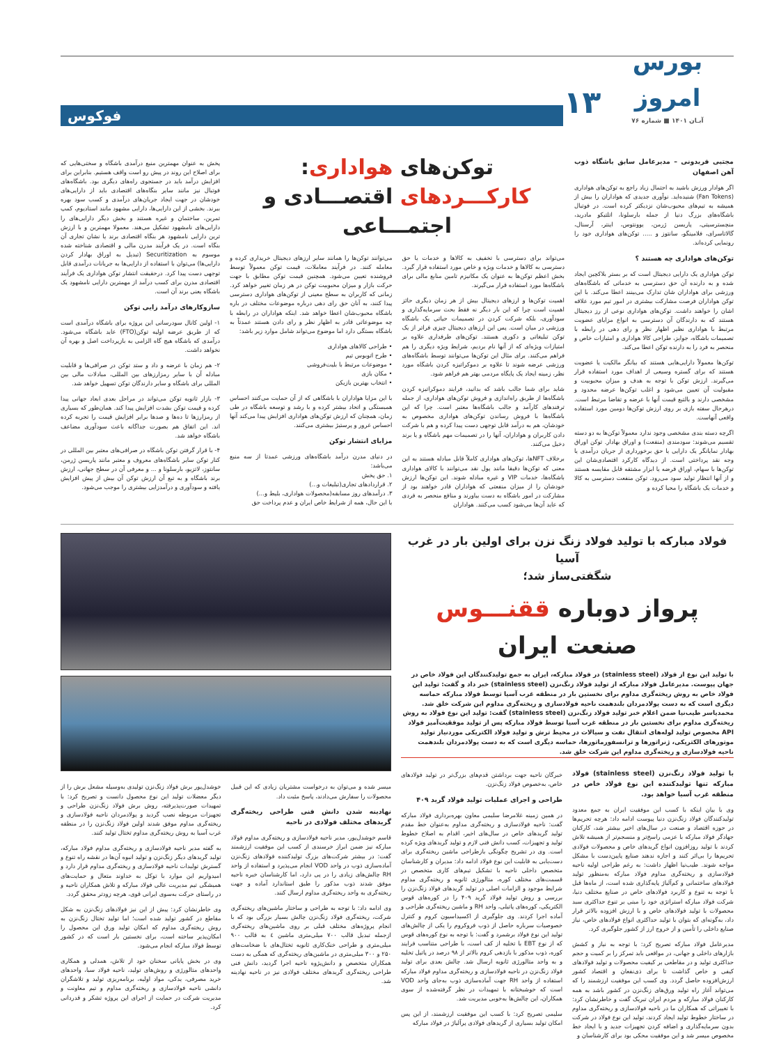بورس امروز
آبـان ۱۴۰۱ ■ شماره ۷۶
۱۳
فوکوس
مجتبی فریدونی – مدیرعامل سابق باشگاه ذوب آهن اصفهان
اگر هوادار ورزش باشید به احتمال زیاد راجع به توکن‌های هواداری (Fan Tokens) شنیده‌اید. نوآوری جدیدی که هواداران را بیش از همیشه به تیم‌های محبوب‌شان نزدیکتر کرده است. در فوتبال باشگاه‌های بزرگ دنیا از جمله بارسلونا، اتلتیکو مادرید، منچسترسیتی، پاریسن ژرمن، یوونتوس، اینتر، آرسنال، گالاتاسرای، فلامینگو، سانتوز و ..... توکن‌های هواداری خود را رونمایی کرده‌اند.
توکن‌های هواداری چه هستند ؟
توکن هواداری یک دارایی دیجیتال است که بر بستر بلاکچین ایجاد شده و به دارنده آن حق دسترسی به خدماتی که باشگاه‌های ورزشی برای هواداران شان تدارک می‌بینند اعطا می‌کند. با این توکن هواداران فرصت مشارکت بیشتری در امور تیم مورد علاقه اشان را خواهند داشت. توکن‌های هواداری نوعی از رز دیجیتال هستند که به دارندگان آن دسترسی به انواع مزایای عضویت مرتبط با هواداری نظیر اظهار نظر و رای دهی در رابطه با تصمیمات باشگاه، جوایز، طراحی کالا هواداری و امتیازات خاص و منحصر به فرد را به دارنده توکن اعطا می‌کند.
توکن‌ها معمولاً دارایی‌هایی هستند که بیانگر مالکیت یا عضویت هستند که برای گستره وسیعی از اهداف مورد استفاده قرار می‌گیرند. ارزش توکن با توجه به هدف و میزان محبوبیت و مقبولیت آن تعیین می‌شود و اغلب توکن‌ها عرضه محدود و مشخصی دارند و بالتبع قیمت آنها با عرضه و تقاضا مرتبط است. درهرحال سفته بازی بر روی ارزش توکن‌ها دومین مورد استفاده واقعی آنهاست.
اگرچه دسته بندی مشخصی وجود ندارد معمولاً توکن‌ها به دو دسته تقسیم می‌شوند: سودمندی (منفعت) و اوراق بهادار. توکن اوراق بهادار نمایانگر یک دارایی یا حق برخورداری از جریان درآمدی یا وجه نقد پرداختی است. از دیدگاه کارکرد اقتصادی‌شان این توکن‌ها با سهام، اوراق قرضه یا ابزار مشتقه قابل مقایسه هستند و از آنها انتظار تولید سود می‌رود. توکن منفعت دسترسی به کالا و خدمات یک باشگاه را محیا کرده و
توکن‌های هواداری:
کارکـــردهای اقتصـــادی و اجتمـــاعی
می‌تواند برای دسترسی با تخفیف به کالاها و خدمات یا حق دسترسی به کالاها و خدمات ویژه و خاص مورد استفاده قرار گیرد. بخش اعظم توکن‌ها به عنوان یک مکانیزم تامین منابع مالی برای باشگاه‌ها مورد استفاده قرار می‌گیرند.
اهمیت توکن‌ها و ارزهای دیجیتال بیش از هر زمان دیگری حائز اهمیت است چرا که این بار دیگر نه فقط بحث سرمایه‌گذاری و سودآوری، بلکه شرکت کردن در تصمیمات حیاتی یک باشگاه ورزشی در میان است. پس این ارزهای دیجیتال چیزی فراتر از یک توکن تبلیغاتی و دکوری هستند. توکن‌های طرفداری علاوه بر امتیازات ویژه‌ای که از آنها نام بردیم، شرایط ویژه دیگری را هم فراهم می‌کنند. برای مثال این توکن‌ها می‌توانند توسط باشگاه‌های ورزشی عرضه شوند تا علاوه بر دموکراتیزه کردن باشگاه مورد نظر، زمینه ایجاد یک پایگاه مردمی بهتر هم فراهم شود.
شاید برای شما جالب باشد که بدانید، فرایند دموکراتیزه کردن باشگاه‌ها از طریق راه‌اندازی و فروش توکن‌های هواداری، از جمله ترفندهای کارآمد و جالب باشگاه‌ها معتبر است. چرا که این باشگاه‌ها با فروش رساندن توکن‌های هواداری مخصوص به خودشان، هم به درآمد قابل توجهی دست پیدا کرده و هم با شرکت دادن کاربران و هواداران، آنها را در تصمیمات مهم باشگاه و یا برند دخیل می‌کنند.
برخلاف NFTها، توکن‌های هواداری کاملاً قابل مبادله هستند به این معنی که توکن‌ها دقیقا مانند پول نقد می‌توانند با کالای هواداری باشگاه‌ها، خدمات VIP و غیره مبادله شوند. این توکن‌ها ارزش خودشان را از میزان منفعتی که هواداران قادر خواهند بود از مشارکت در امور باشگاه به دست بیاورند و منافع منحصر به فردی که عاید آن‌ها می‌شود کسب می‌کنند. هواداران
می‌توانند توکن‌ها را همانند سایر ارزهای دیجیتال خریداری کرده و معامله کنند. در فرآیند معاملات، قیمت توکن معمولاً توسط فروشنده تعیین می‌شود. همچنین قیمت توکن مطابق با جهت حرکت بازار و میزان محبوبیت توکن در هر زمان تغییر خواهد کرد. زمانی که کاربران به سطح معینی از توکن‌های هواداری دسترسی پیدا کنند، به آنان حق رای دهی درباره موضوعات مختلف در باره باشگاه محبوب‌شان اعطا خواهد شد. اینکه هواداران در رابطه با چه موضوعاتی قادر به اظهار نظر و رای دادن هستند عمدتاً به باشگاه بستگی دارد اما موضوع می‌تواند شامل موارد زیر باشد:
• طراحی کالاهای هواداری
• طرح اتوبوس تیم
• موضوعات مرتبط با بلیت‌فروشی
• مکان بازی
• انتخاب بهترین بازیکن
با این مزایا هواداران با باشگاهی که از آن حمایت می‌کنند احساس همبستگی و اتحاد بیشتر کرده و با رشد و توسعه باشگاه در طی زمان، همچنان که ارزش توکن‌های هواداری افزایش پیدا می‌کند آنها احساس غرور و پرستیژ بیشتری می‌کنند.
مزایای انتشار توکن
در دنیای مدرن درآمد باشگاه‌های ورزشی عمدتا از سه منبع می‌باشد:
۱. حق پخش
۲. قراردادهای تجاری(تبلیغات و...)
۳. درآمدهای روز مسابقه(محصولات هواداری، بلیط و...)
با این حال، همه از شرایط خاص ایران و عدم پرداخت حق
پخش به عنوان مهمترین منبع درآمدی باشگاه و سختی‌هایی که برای اصلاح این روند در پیش رو است واقف هستیم. بنابراین برای افزایش درآمد باید در جستجوی راه‌های دیگری بود. باشگاه‌های فوتبال نیز مانند سایر بنگاه‌های اقتصادی باید از دارایی‌های خودشان در جهت ایجاد جریان‌های درآمدی و کسب سود بهره ببرند. بخشی از این دارایی‌ها، دارایی مشهود مانند استادیوم، کمپ تمرین، ساختمان و غیره هستند و بخش دیگر دارایی‌های را دارایی‌های نامشهود تشکیل می‌هند. معمولا مهمترین و با ارزش ترین دارایی نامشهود هر بنگاه اقتصادی برند یا نشان تجاری آن بنگاه است. در یک فرآیند مدرن مالی و اقتصادی شناخته شده موسوم به Securitization (تبدیل به اوراق بهادار کردن دارایی‌ها) می‌توان با استفاده از دارایی‌ها به جریانات درآمدی قابل توجهی دست پیدا کرد. درحقیقت انتشار توکن هواداری یک فرآیند اقتصادی مدرن برای کسب درآمد از مهمترین دارایی نامشهود یک باشگاه یعنی برند آن است.
سازوکارهای درآمد زایی توکن
۱- اولین کانال سودرسانی این پروژه برای باشگاه درآمدی است که از طریق عرضه اولیه توکن(FTO) عاید باشگاه می‌شود. درآمدی که باشگاه هیچ گاه الزامی به بازپرداخت اصل و بهره آن نخواهد داشت.
۲- هم زمان با عرضه و داد و ستد توکن در صرافی‌ها و قابلیت مبادله آن با سایر رمزارزهای بین المللی، مبادلات مالی بین المللی برای باشگاه و سایر دارندگان توکن تسهیل خواهد شد.
۳- بازار ثانویه توکن می‌تواند در مراحل بعدی ابعاد جهانی پیدا کرده و قیمت توکن بشدت افزایش پیدا کند. همان‌طور که بسیاری از رمزارزها تا ده‌ها و صدها برابر افزایش قیمت را تجربه کرده اند. این اتفاق هم بصورت جداگانه باعث سودآوری مضاعف باشگاه خواهد شد.
۴- با قرار گرفتن توکن باشگاه در صرافی‌های معتبر بین المللی در کنار توکن سایر باشگاه‌های معروف و معتبر مانند پاریسن ژرمن، سانتوز، لاتزیو، بارسلونا و ... و معرفی آن در سطح جهانی، ارزش برند باشگاه و به تبع آن ارزش توکن آن بیش از پیش افزایش یافته و سودآوری و درآمدزایی بیشتری را موجب می‌شود.
فولاد مبارکه با تولید فولاد زنگ نزن برای اولین بار در غرب آسیا
شگفتی‌ساز شد؛
پرواز دوباره ققنـــوس صنعت ایران
با تولید این نوع از فولاد (stainless steel) در فولاد مبارکه، ایران به جمع تولیدکنندگان این فولاد خاص در جهان پیوست. مدیرعامل فولاد مبارکه از تولید فولاد زنگ‌نزن (stainless steel) خبر داد و گفت: تولید این فولاد خاص به روش ریخته‌گری مداوم برای نخستین بار در منطقه غرب آسیا توسط فولاد مبارکه حماسه دیگری است که به دست پولادمردان بلندهمت ناحیه فولادسازی و ریخته‌گری مداوم این شرکت خلق شد. محمدیاسر طیب‌نیا ضمن اعلام خبر تولید فولاد زنگ‌نزن (stainless steel) گفت: تولید این نوع فولاد به روش ریخته‌گری مداوم برای نخستین بار در منطقه غرب آسیا توسط فولاد مبارکه پس از تولید موفقیت‌آمیز فولاد API مخصوص تولید لوله‌های انتقال نفت و سیالات در محیط ترش و تولید فولاد الکتریکی موردنیاز تولید موتورهای الکتریکی، ژنراتورها و ترانسفورماتورها، حماسه دیگری است که به دست پولادمردان بلندهمت ناحیه فولادسازی و ریخته‌گری مداوم این شرکت خلق شد.
با تولید فولاد زنگ‌نزن (stainless steel) فولاد مبارکه تنها تولیدکننده این نوع فولاد خاص در منطقه غرب آسیا خواهد بود.
وی با بیان اینکه با کسب این موفقیت ایران به جمع معدود تولیدکنندگان فولاد زنگ‌نزن دنیا پیوست ادامه داد: هرچه تحریم‌ها در حوزه اقتصاد و صنعت در سال‌های اخیر بیشتر شد، کارکنان جهادگر فولاد مبارکه با عزمی راسخ‌تر و منسجم‌تر از همیشه تلاش کردند با تولید روزافزون انواع گریدهای خاص و محصولات فولادی تحریم‌ها را بی‌اثر کنند و اجازه ندهند صنایع پایین‌دست با مشکل مواجه شوند. طیب‌نیا اظهار داشت: به رغم طراحی اولیه ناحیه فولادسازی و ریخته‌گری مداوم فولاد مبارکه به‌منظور تولید فولادهای ساختمانی و کم‌آلیاژ پایه‌گذاری شده است، از ماه‌ها قبل با توجه به تنوع و کاربرد فولادهای خاص در صنایع مختلف دنیا، شرکت فولاد مبارکه استراتژی خود را مبنی بر تنوع حداکثری سبد محصولات با تولید فولادهای خاص و با ارزش افزوده بالاتر قرار داد، به‌گونه‌ای که بتوان با تولید حداکثری انواع فولادهای خاص، نیاز صنایع داخلی را تأمین و از خروج ارز از کشور جلوگیری کرد.
مدیرعامل فولاد مبارکه تصریح کرد: با توجه به نیاز و کشش بازارهای داخلی و جهانی، در مواقعی باید تمرکز را بر کمیت و حجم حداکثری تولید و در مقاطعی بر کیفیت محصولات و تولید فولادهای کیفی و خاص گذاشت تا برای ذی‌نفعان و اقتصاد کشور ارزش‌افزوده حاصل گردد. وی کسب این موفقیت ارزشمند را که می‌تواند آغاز راه تولید ورق‌های زنگ‌نزن در کشور باشد به همه کارکنان فولاد مبارکه و مردم ایران تبریک گفت و خاطرنشان کرد: با تغییراتی که همکاران ما در ناحیه فولادسازی و ریخته‌گری مداوم در ساختار خطوط تولید ایجاد کردند، تولید این نوع فولاد در شرکت بدون سرمایه‌گذاری و اضافه کردن تجهیزات جدید و با ایجاد خط مخصوص میسر شد و این موفقیت محکی بود برای کارشناسان و
خبرگان ناحیه جهت برداشتن قدم‌های بزرگ‌تر در تولید فولادهای خاص، به‌خصوص فولاد زنگ‌نزن.
طراحی و اجرای عملیات تولید فولاد گرید ۴۰۹
در همین زمینه غلامرضا سلیمی معاون بهره‌برداری فولاد مبارکه گفت: ناحیه فولادسازی و ریخته‌گری مداوم به‌عنوان خط مقدم تولید گریدهای خاص در سال‌های اخیر، اقدام به اصلاح خطوط تولید و تجهیزات، کسب دانش فنی لازم و تولید گریدهای ویژه کرده است. وی در تشریح چگونگی بازطراحی ماشین ریخته‌گری برای دست‌یابی به قابلیت این نوع فولاد ادامه داد: مدیران و کارشناسان متخصص داخلی ناحیه با تشکیل تیم‌های کاری متخصص در قسمت‌های مختلف کوره، متالورژی ثانویه و ریخته‌گری مداوم شرایط موجود و الزامات اصلی در تولید گریدهای فولاد زنگ‌نزن را بررسی و روش تولید فولاد گرید ۴۰۹ را در کوره‌های قوس الکتریکی، کوره‌های پاتیلی، واحد RH و ماشین ریخته‌گری طراحی و آماده اجرا کردند. وی جلوگیری از اکسیداسیون کروم و کنترل خصوصیات سرباره حاصل از ذوب فروکروم را یکی از چالش‌های تولید این نوع فولاد برشمرد و گفت: با توجه به نوع کوره‌های قوس که از نوع EBT با تخلیه از کف است، با طراحی متناسب فرایند کوره، ذوب مذکور با بازدهی کروم بالاتر از ۹۸ درصد در پاتیل تخلیه و به واحد متالورژی ثانویه ارسال شد. چالش بعدی برای تولید فولاد زنگ‌نزن در ناحیه فولادسازی و ریخته‌گری مداوم فولاد مبارکه استفاده از واحد RH جهت آماده‌سازی ذوب به‌جای واحد VOD است که خوشبختانه با تمهیدات در نظر گرفته‌شده از سوی همکاران، این چالش‌ها به‌خوبی مدیریت شد.
سلیمی تصریح کرد: با کسب این موفقیت ارزشمند، از این پس امکان تولید بسیاری از گریدهای فولادی پرآلیاژ در فولاد مبارکه
میسر شده و می‌توان به درخواست مشتریان زیادی که این قبیل محصولات را سفارش می‌دادند، پاسخ مثبت داد.
نهادینه شدن دانش فنی طراحی ریخته‌گری گریدهای مختلف فولادی در ناحیه
قاسم خوشدل‌پور، مدیر ناحیه فولادسازی و ریخته‌گری مداوم فولاد مبارکه نیز ضمن ابراز خرسندی از کسب این موفقیت ارزشمند گفت: در بیشتر شرکت‌های بزرگ تولیدکننده فولادهای زنگ‌نزن آماده‌سازی ذوب در واحد VOD انجام می‌پذیرد و استفاده از واحد RH چالش‌های زیادی را در پی دارد، اما کارشناسان خبره ناحیه موفق شدند ذوب مذکور را طبق استاندارد آماده و جهت ریخته‌گری به واحد ریخته‌گری مداوم ارسال کنند.
وی ادامه داد: با توجه به طراحی و ساختار ماشین‌های ریخته‌گری شرکت، ریخته‌گری فولاد زنگ‌نزن چالش بسیار بزرگی بود که با انجام پروژه‌های مختلف قبلی بر روی ماشین‌های ریخته‌گری ازجمله تبدیل قالب ۷۰۰ میلی‌متری ماشین ٤ به قالب ۹۰۰ میلی‌متری و طراحی خنک‌کاری ثانویه تختال‌های با ضخامت‌های ۲۵۰ و ۳۰۰ میلی‌متری در ماشین‌های ریخته‌گری که همگی به دست همکاران متخصص و دانش‌پژوه ناحیه اجرا گردید، دانش فنی طراحی ریخته‌گری گریدهای مختلف فولادی نیز در ناحیه نهادینه شد.
خوشدل‌پور برش فولاد زنگ‌نزن تولیدی به‌وسیله مشعل برش را از دیگر معضلات تولید این نوع محصول دانست و تصریح کرد: با تمهیدات صورت‌پذیرفته، روش برش فولاد زنگ‌نزن طراحی و تجهیزات مربوطه نصب گردید و پولادمردان ناحیه فولادسازی و ریخته‌گری مداوم موفق شدند اولین فولاد زنگ‌نزن را در منطقه غرب آسیا به روش ریخته‌گری مداوم تختال تولید کنند.
به گفته مدیر ناحیه فولادسازی و ریخته‌گری مداوم فولاد مبارکه، تولید گریدهای دیگر زنگ‌نزن و تولید انبوه آن‌ها در نقشه راه تنوع و گسترش تولیدات ناحیه فولادسازی و ریخته‌گری مداوم قرار دارد و امیدواریم این موارد با توکل به خداوند متعال و حمایت‌های همیشگی تیم مدیریت عالی فولاد مبارکه و تلاش همکاران ناحیه و در راستای حرکت به‌سوی ایرانی قوی، هرچه زودتر محقق گردد.
وی خاطرنشان کرد: پیش از این نیز فولادهای زنگ‌نزن به شکل مقاطع در کشور تولید شده است؛ اما تولید تختال زنگ‌نزن به روش ریخته‌گری مداوم که امکان تولید ورق این محصول را امکان‌پذیر ساخته است، برای نخستین بار است که در کشور توسط فولاد مبارکه انجام می‌شود.
وی در بخش پایانی سخنان خود از تلاش، همدلی و همکاری واحدهای متالورژی و روش‌های تولید، ناحیه فولاد سبا، واحدهای خرید مصرفی، یدکی، مواد اولیه، برنامه‌ریزی تولید و تلاشگران دانشی ناحیه فولادسازی و ریخته‌گری مداوم و تیم معاونت و مدیریت شرکت در حمایت از اجرای این پروژه تشکر و قدردانی کرد.